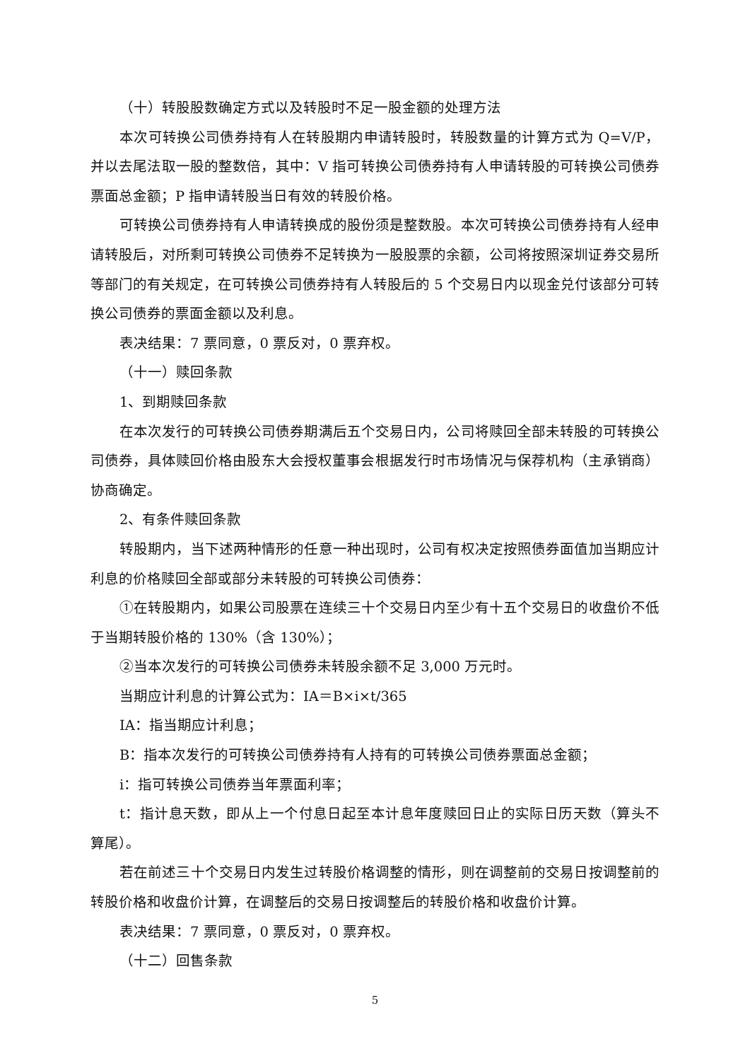（十）转股股数确定方式以及转股时不足一股金额的处理方法
本次可转换公司债券持有人在转股期内申请转股时，转股数量的计算方式为 Q=V/P，并以去尾法取一股的整数倍，其中：V 指可转换公司债券持有人申请转股的可转换公司债券票面总金额；P 指申请转股当日有效的转股价格。
可转换公司债券持有人申请转换成的股份须是整数股。本次可转换公司债券持有人经申请转股后，对所剩可转换公司债券不足转换为一股股票的余额，公司将按照深圳证券交易所等部门的有关规定，在可转换公司债券持有人转股后的 5 个交易日内以现金兑付该部分可转换公司债券的票面金额以及利息。
表决结果：7 票同意，0 票反对，0 票弃权。
（十一）赎回条款
1、到期赎回条款
在本次发行的可转换公司债券期满后五个交易日内，公司将赎回全部未转股的可转换公司债券，具体赎回价格由股东大会授权董事会根据发行时市场情况与保荐机构（主承销商）协商确定。
2、有条件赎回条款
转股期内，当下述两种情形的任意一种出现时，公司有权决定按照债券面值加当期应计利息的价格赎回全部或部分未转股的可转换公司债券：
①在转股期内，如果公司股票在连续三十个交易日内至少有十五个交易日的收盘价不低于当期转股价格的 130%（含 130%）；
②当本次发行的可转换公司债券未转股余额不足 3,000 万元时。
当期应计利息的计算公式为：IA＝B×i×t/365
IA：指当期应计利息；
B：指本次发行的可转换公司债券持有人持有的可转换公司债券票面总金额；
i：指可转换公司债券当年票面利率；
t：指计息天数，即从上一个付息日起至本计息年度赎回日止的实际日历天数（算头不算尾）。
若在前述三十个交易日内发生过转股价格调整的情形，则在调整前的交易日按调整前的转股价格和收盘价计算，在调整后的交易日按调整后的转股价格和收盘价计算。
表决结果：7 票同意，0 票反对，0 票弃权。
（十二）回售条款
5